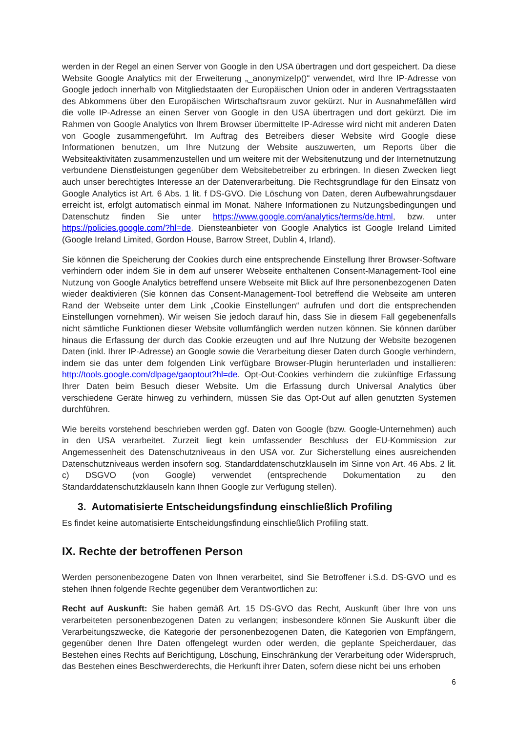werden in der Regel an einen Server von Google in den USA übertragen und dort gespeichert. Da diese Website Google Analytics mit der Erweiterung „_anonymizeIp()“ verwendet, wird Ihre IP-Adresse von Google jedoch innerhalb von Mitgliedstaaten der Europäischen Union oder in anderen Vertragsstaaten des Abkommens über den Europäischen Wirtschaftsraum zuvor gekürzt. Nur in Ausnahmefällen wird die volle IP-Adresse an einen Server von Google in den USA übertragen und dort gekürzt. Die im Rahmen von Google Analytics von Ihrem Browser übermittelte IP-Adresse wird nicht mit anderen Daten von Google zusammengeführt. Im Auftrag des Betreibers dieser Website wird Google diese Informationen benutzen, um Ihre Nutzung der Website auszuwerten, um Reports über die Websiteaktivitäten zusammenzustellen und um weitere mit der Websitenutzung und der Internetnutzung verbundene Dienstleistungen gegenüber dem Websitebetreiber zu erbringen. In diesen Zwecken liegt auch unser berechtigtes Interesse an der Datenverarbeitung. Die Rechtsgrundlage für den Einsatz von Google Analytics ist Art. 6 Abs. 1 lit. f DS-GVO. Die Löschung von Daten, deren Aufbewahrungsdauer erreicht ist, erfolgt automatisch einmal im Monat. Nähere Informationen zu Nutzungsbedingungen und Datenschutz finden Sie unter https://www.google.com/analytics/terms/de.html, bzw. unter https://policies.google.com/?hl=de. Diensteanbieter von Google Analytics ist Google Ireland Limited (Google Ireland Limited, Gordon House, Barrow Street, Dublin 4, Irland).
Sie können die Speicherung der Cookies durch eine entsprechende Einstellung Ihrer Browser-Software verhindern oder indem Sie in dem auf unserer Webseite enthaltenen Consent-Management-Tool eine Nutzung von Google Analytics betreffend unsere Webseite mit Blick auf Ihre personenbezogenen Daten wieder deaktivieren (Sie können das Consent-Management-Tool betreffend die Webseite am unteren Rand der Webseite unter dem Link „Cookie Einstellungen“ aufrufen und dort die entsprechenden Einstellungen vornehmen). Wir weisen Sie jedoch darauf hin, dass Sie in diesem Fall gegebenenfalls nicht sämtliche Funktionen dieser Website vollumfänglich werden nutzen können. Sie können darüber hinaus die Erfassung der durch das Cookie erzeugten und auf Ihre Nutzung der Website bezogenen Daten (inkl. Ihrer IP-Adresse) an Google sowie die Verarbeitung dieser Daten durch Google verhindern, indem sie das unter dem folgenden Link verfügbare Browser-Plugin herunterladen und installieren: http://tools.google.com/dlpage/gaoptout?hl=de. Opt-Out-Cookies verhindern die zukünftige Erfassung Ihrer Daten beim Besuch dieser Website. Um die Erfassung durch Universal Analytics über verschiedene Geräte hinweg zu verhindern, müssen Sie das Opt-Out auf allen genutzten Systemen durchführen.
Wie bereits vorstehend beschrieben werden ggf. Daten von Google (bzw. Google-Unternehmen) auch in den USA verarbeitet. Zurzeit liegt kein umfassender Beschluss der EU-Kommission zur Angemessenheit des Datenschutzniveaus in den USA vor. Zur Sicherstellung eines ausreichenden Datenschutzniveaus werden insofern sog. Standarddatenschutzklauseln im Sinne von Art. 46 Abs. 2 lit. c) DSGVO (von Google) verwendet (entsprechende Dokumentation zu den Standarddatenschutzklauseln kann Ihnen Google zur Verfügung stellen).
3. Automatisierte Entscheidungsfindung einschließlich Profiling
Es findet keine automatisierte Entscheidungsfindung einschließlich Profiling statt.
IX. Rechte der betroffenen Person
Werden personenbezogene Daten von Ihnen verarbeitet, sind Sie Betroffener i.S.d. DS-GVO und es stehen Ihnen folgende Rechte gegenüber dem Verantwortlichen zu:
Recht auf Auskunft: Sie haben gemäß Art. 15 DS-GVO das Recht, Auskunft über Ihre von uns verarbeiteten personenbezogenen Daten zu verlangen; insbesondere können Sie Auskunft über die Verarbeitungszwecke, die Kategorie der personenbezogenen Daten, die Kategorien von Empfängern, gegenüber denen Ihre Daten offengelegt wurden oder werden, die geplante Speicherdauer, das Bestehen eines Rechts auf Berichtigung, Löschung, Einschränkung der Verarbeitung oder Widerspruch, das Bestehen eines Beschwerderechts, die Herkunft ihrer Daten, sofern diese nicht bei uns erhoben
6